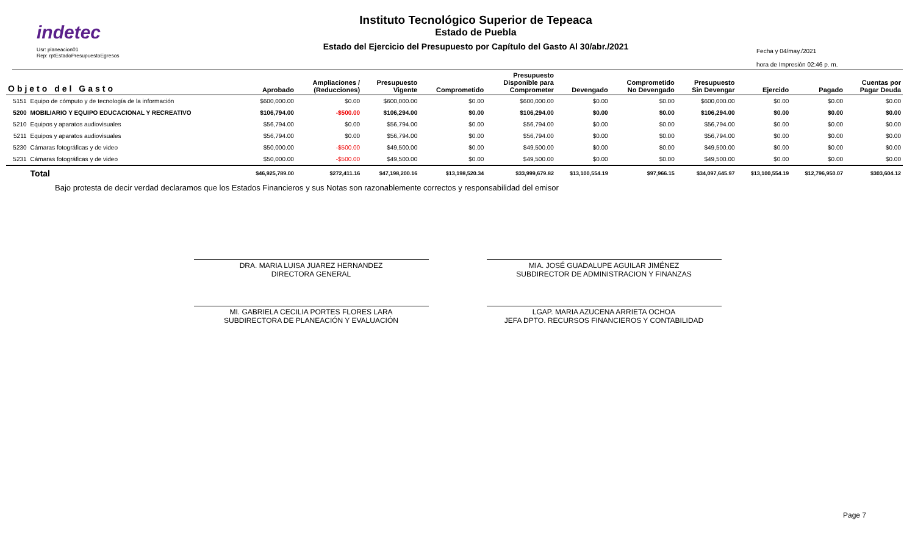indetec
Usr: planeacion01
Rep: rptEstadoPresupuestoEgresos
Instituto Tecnológico Superior de Tepeaca
Estado de Puebla
Estado del Ejercicio del Presupuesto por Capítulo del Gasto Al 30/abr./2021
Fecha y 04/may./2021
hora de Impresión 02:46 p. m.
| Objeto del Gasto | | Aprobado | Ampliaciones / (Reducciones) | Presupuesto Vigente | Comprometido | Presupuesto Disponible para Comprometer | Devengado | Comprometido No Devengado | Presupuesto Sin Devengar | Ejercido | Pagado | Cuentas por Pagar Deuda |
| --- | --- | --- | --- | --- | --- | --- | --- | --- | --- | --- | --- | --- |
| 5151 | Equipo de cómputo y de tecnología de la información | $600,000.00 | $0.00 | $600,000.00 | $0.00 | $600,000.00 | $0.00 | $0.00 | $600,000.00 | $0.00 | $0.00 | $0.00 |
| 5200 | MOBILIARIO Y EQUIPO EDUCACIONAL Y RECREATIVO | $106,794.00 | -$500.00 | $106,294.00 | $0.00 | $106,294.00 | $0.00 | $0.00 | $106,294.00 | $0.00 | $0.00 | $0.00 |
| 5210 | Equipos y aparatos audiovisuales | $56,794.00 | $0.00 | $56,794.00 | $0.00 | $56,794.00 | $0.00 | $0.00 | $56,794.00 | $0.00 | $0.00 | $0.00 |
| 5211 | Equipos y aparatos audiovisuales | $56,794.00 | $0.00 | $56,794.00 | $0.00 | $56,794.00 | $0.00 | $0.00 | $56,794.00 | $0.00 | $0.00 | $0.00 |
| 5230 | Cámaras fotográficas y de video | $50,000.00 | -$500.00 | $49,500.00 | $0.00 | $49,500.00 | $0.00 | $0.00 | $49,500.00 | $0.00 | $0.00 | $0.00 |
| 5231 | Cámaras fotográficas y de video | $50,000.00 | -$500.00 | $49,500.00 | $0.00 | $49,500.00 | $0.00 | $0.00 | $49,500.00 | $0.00 | $0.00 | $0.00 |
| | Total | $46,925,789.00 | $272,411.16 | $47,198,200.16 | $13,198,520.34 | $33,999,679.82 | $13,100,554.19 | $97,966.15 | $34,097,645.97 | $13,100,554.19 | $12,796,950.07 | $303,604.12 |
Bajo protesta de decir verdad declaramos que los Estados Financieros y sus Notas son razonablemente correctos y responsabilidad del emisor
DRA. MARIA LUISA JUAREZ HERNANDEZ
DIRECTORA GENERAL
MIA. JOSÉ GUADALUPE AGUILAR JIMÉNEZ
SUBDIRECTOR DE ADMINISTRACION Y FINANZAS
MI. GABRIELA CECILIA PORTES FLORES LARA
SUBDIRECTORA DE PLANEACIÓN Y EVALUACIÓN
LGAP. MARIA AZUCENA ARRIETA OCHOA
JEFA DPTO. RECURSOS FINANCIEROS Y CONTABILIDAD
Page 7